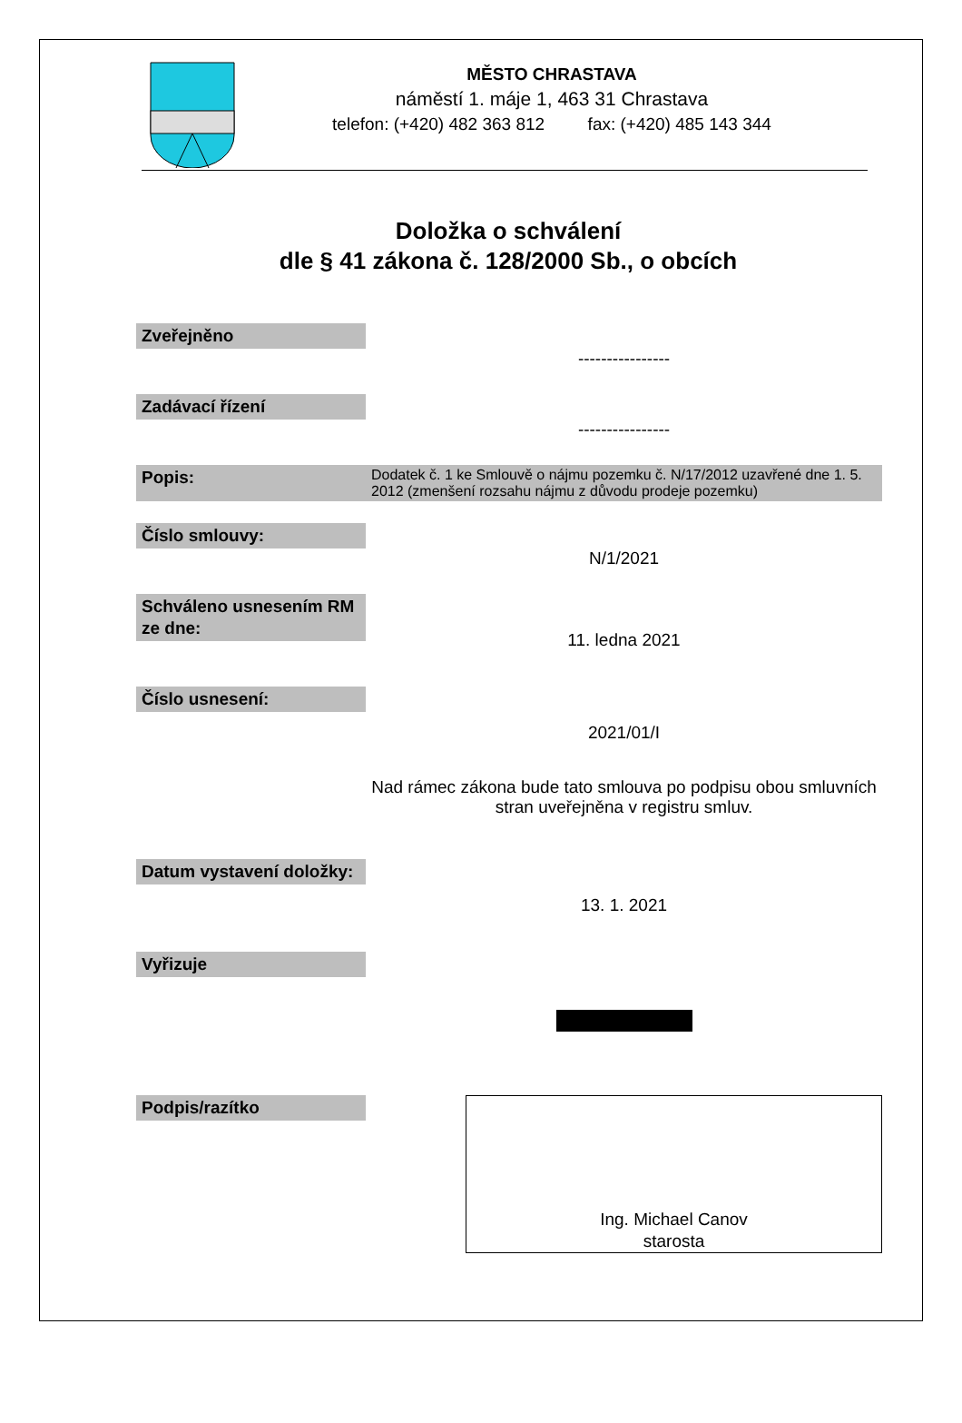MĚSTO CHRASTAVA
náměstí 1. máje 1, 463 31 Chrastava
telefon: (+420) 482 363 812 fax: (+420) 485 143 344
Doložka o schválení
dle § 41 zákona č. 128/2000 Sb., o obcích
Zveřejněno
----------------
Zadávací řízení
----------------
Popis:
Dodatek č. 1 ke Smlouvě o nájmu pozemku č. N/17/2012 uzavřené dne 1. 5. 2012 (zmenšení rozsahu nájmu z důvodu prodeje pozemku)
Číslo smlouvy:
N/1/2021
Schváleno usnesením RM ze dne:
11. ledna 2021
Číslo usnesení:
2021/01/I
Nad rámec zákona bude tato smlouva po podpisu obou smluvních stran uveřejněna v registru smluv.
Datum vystavení doložky:
13. 1. 2021
Vyřizuje
Podpis/razítko
Ing. Michael Canov
starosta